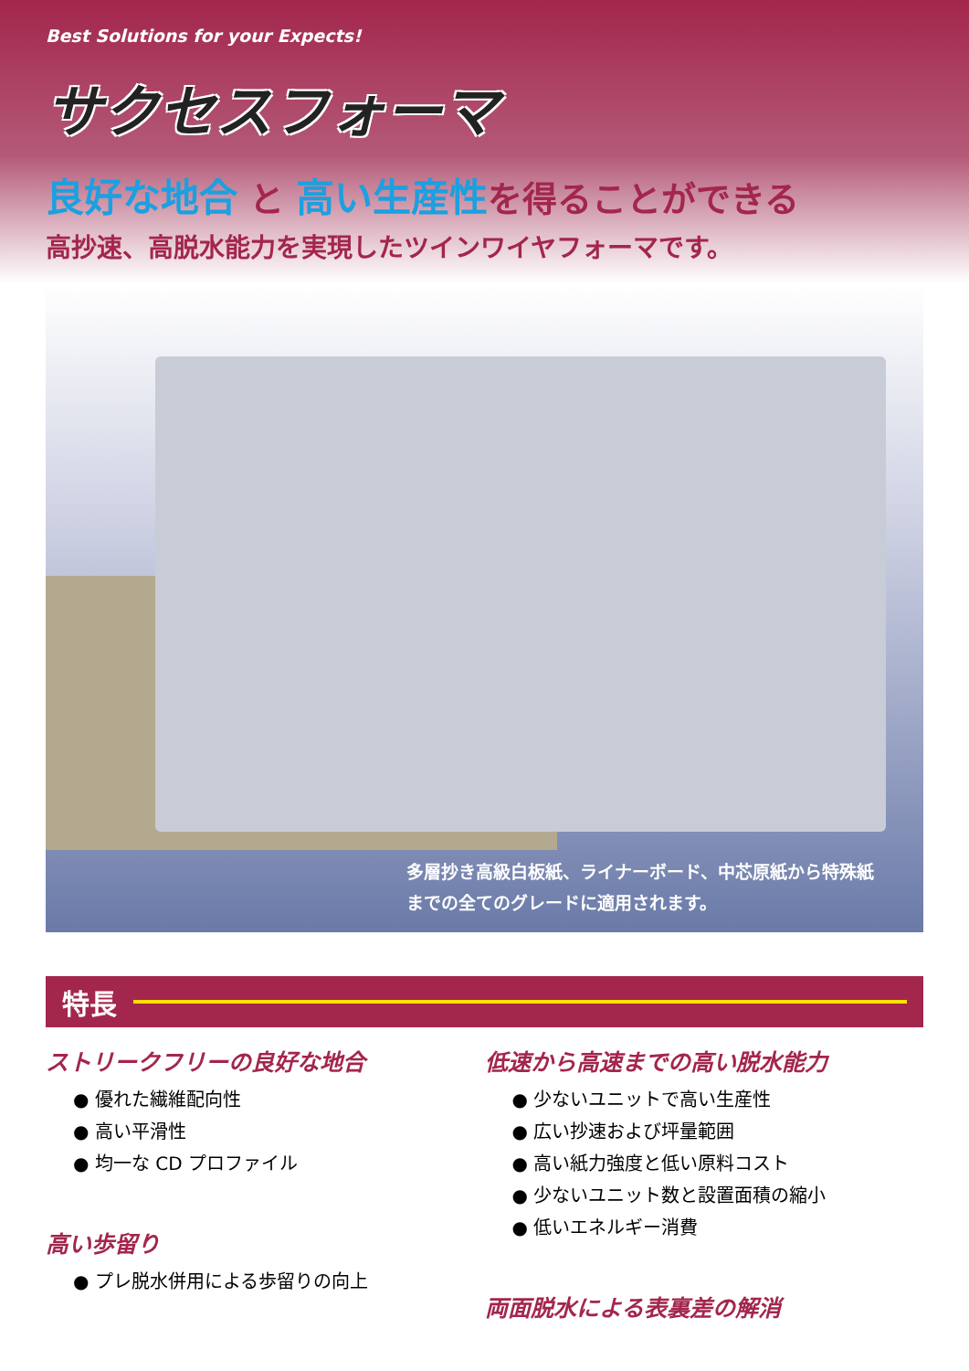Best Solutions for your Expects!
サクセスフォーマ
良好な地合 と 高い生産性を得ることができる
高抄速、高脱水能力を実現したツインワイヤフォーマです。
多層抄き高級白板紙、ライナーボード、中芯原紙から特殊紙
までの全てのグレードに適用されます。
特長
ストリークフリーの良好な地合
● 優れた繊維配向性
● 高い平滑性
● 均一な CD プロファイル
高い歩留り
● プレ脱水併用による歩留りの向上
低速から高速までの高い脱水能力
● 少ないユニットで高い生産性
● 広い抄速および坪量範囲
● 高い紙力強度と低い原料コスト
● 少ないユニット数と設置面積の縮小
● 低いエネルギー消費
両面脱水による表裏差の解消